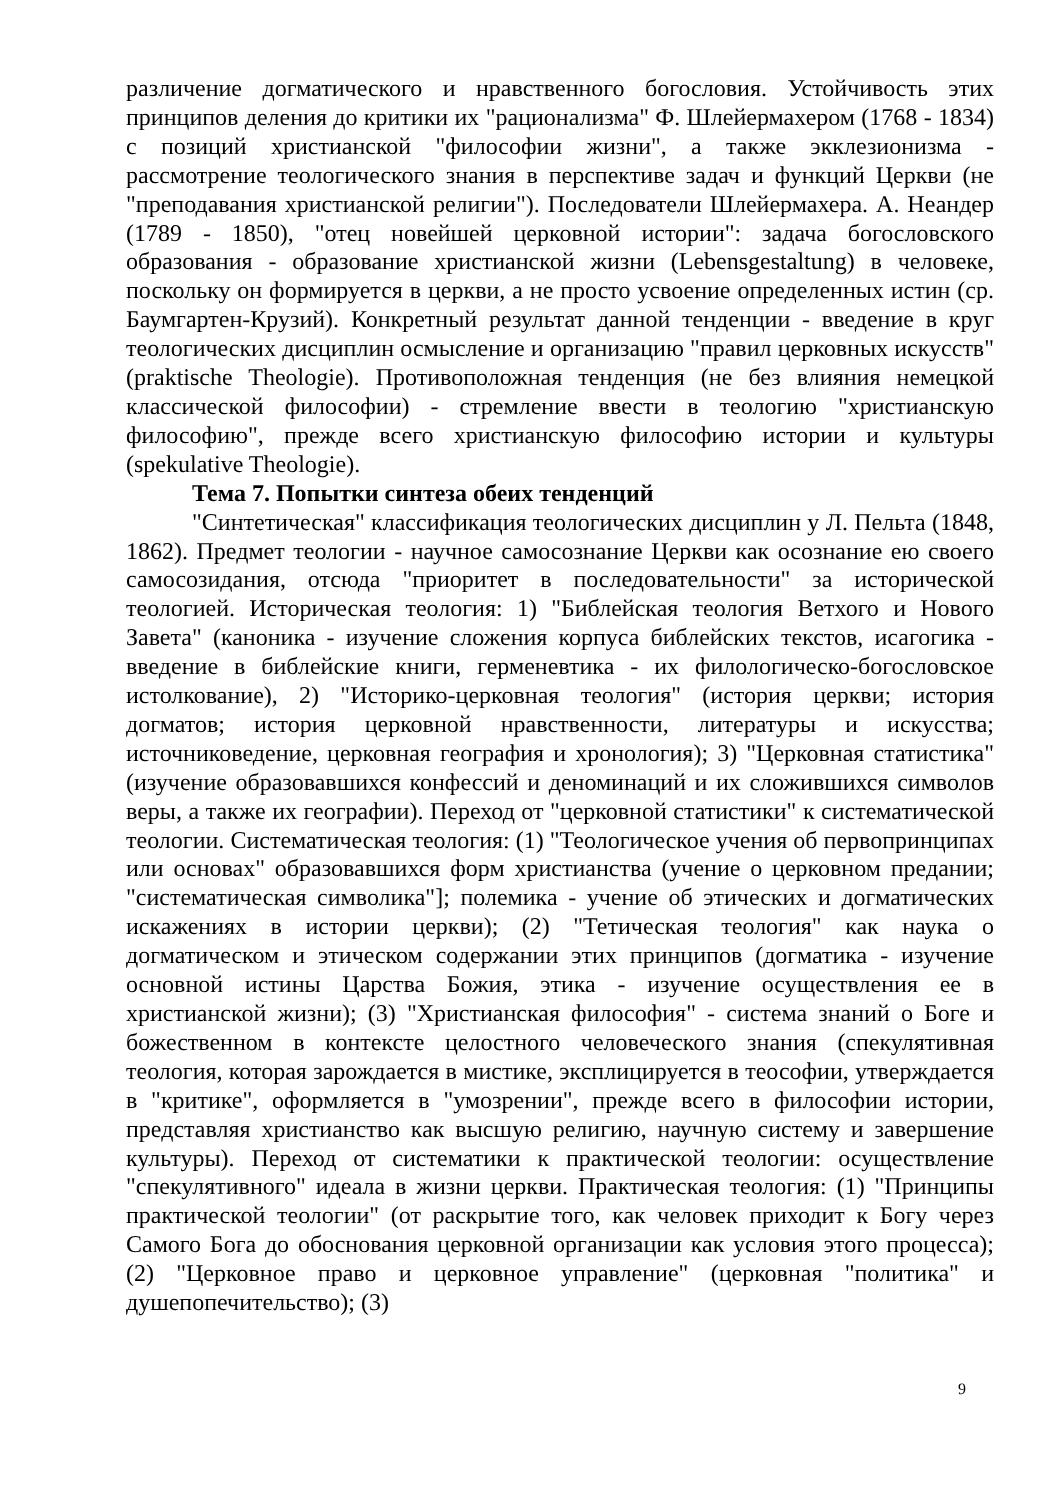различение догматического и нравственного богословия. Устойчивость этих принципов деления до критики их "рационализма" Ф. Шлейермахером (1768 - 1834) с позиций христианской "философии жизни", а также экклезионизма - рассмотрение теологического знания в перспективе задач и функций Церкви (не "преподавания христианской религии"). Последователи Шлейермахера. А. Неандер (1789 - 1850), "отец новейшей церковной истории": задача богословского образования - образование христианской жизни (Lebensgestaltung) в человеке, поскольку он формируется в церкви, а не просто усвоение определенных истин (ср. Баумгартен-Крузий). Конкретный результат данной тенденции - введение в круг теологических дисциплин осмысление и организацию "правил церковных искусств" (praktische Theologie). Противоположная тенденция (не без влияния немецкой классической философии) - стремление ввести в теологию "христианскую философию", прежде всего христианскую философию истории и культуры (spekulative Theologie).
Тема 7. Попытки синтеза обеих тенденций
"Синтетическая" классификация теологических дисциплин у Л. Пельта (1848, 1862). Предмет теологии - научное самосознание Церкви как осознание ею своего самосозидания, отсюда "приоритет в последовательности" за исторической теологией. Историческая теология: 1) "Библейская теология Ветхого и Нового Завета" (каноника - изучение сложения корпуса библейских текстов, исагогика - введение в библейские книги, герменевтика - их филологическо-богословское истолкование), 2) "Историко-церковная теология" (история церкви; история догматов; история церковной нравственности, литературы и искусства; источниковедение, церковная география и хронология); 3) "Церковная статистика" (изучение образовавшихся конфессий и деноминаций и их сложившихся символов веры, а также их географии). Переход от "церковной статистики" к систематической теологии. Систематическая теология: (1) "Теологическое учения об первопринципах или основах" образовавшихся форм христианства (учение о церковном предании; "систематическая символика"]; полемика - учение об этических и догматических искажениях в истории церкви); (2) "Тетическая теология" как наука о догматическом и этическом содержании этих принципов (догматика - изучение основной истины Царства Божия, этика - изучение осуществления ее в христианской жизни); (3) "Христианская философия" - система знаний о Боге и божественном в контексте целостного человеческого знания (спекулятивная теология, которая зарождается в мистике, эксплицируется в теософии, утверждается в "критике", оформляется в "умозрении", прежде всего в философии истории, представляя христианство как высшую религию, научную систему и завершение культуры). Переход от систематики к практической теологии: осуществление "спекулятивного" идеала в жизни церкви. Практическая теология: (1) "Принципы практической теологии" (от раскрытие того, как человек приходит к Богу через Самого Бога до обоснования церковной организации как условия этого процесса); (2) "Церковное право и церковное управление" (церковная "политика" и душепопечительство); (3)
9